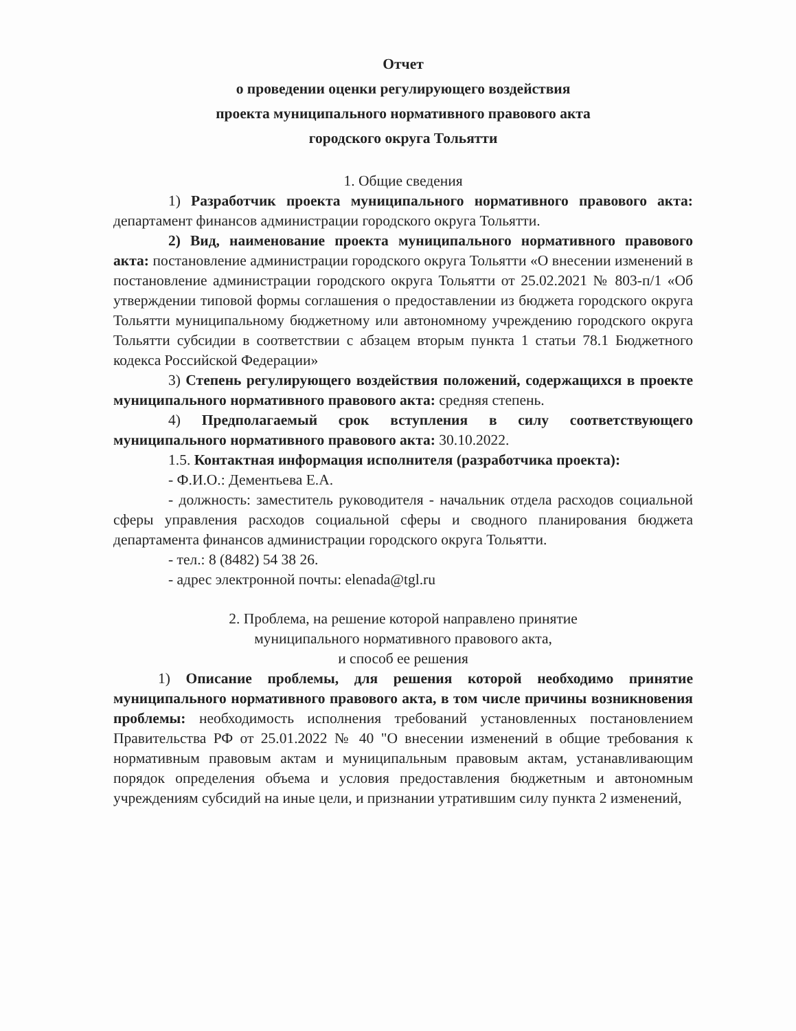Отчет
о проведении оценки регулирующего воздействия
проекта муниципального нормативного правового акта
городского округа Тольятти
1. Общие сведения
1) Разработчик проекта муниципального нормативного правового акта: департамент финансов администрации городского округа Тольятти.
2) Вид, наименование проекта муниципального нормативного правового акта: постановление администрации городского округа Тольятти «О внесении изменений в постановление администрации городского округа Тольятти от 25.02.2021 № 803-п/1 «Об утверждении типовой формы соглашения о предоставлении из бюджета городского округа Тольятти муниципальному бюджетному или автономному учреждению городского округа Тольятти субсидии в соответствии с абзацем вторым пункта 1 статьи 78.1 Бюджетного кодекса Российской Федерации»
3) Степень регулирующего воздействия положений, содержащихся в проекте муниципального нормативного правового акта: средняя степень.
4) Предполагаемый срок вступления в силу соответствующего муниципального нормативного правового акта: 30.10.2022.
1.5. Контактная информация исполнителя (разработчика проекта):
- Ф.И.О.: Дементьева Е.А.
- должность: заместитель руководителя - начальник отдела расходов социальной сферы управления расходов социальной сферы и сводного планирования бюджета департамента финансов администрации городского округа Тольятти.
- тел.: 8 (8482) 54 38 26.
- адрес электронной почты: elenada@tgl.ru
2. Проблема, на решение которой направлено принятие
муниципального нормативного правового акта,
и способ ее решения
1) Описание проблемы, для решения которой необходимо принятие муниципального нормативного правового акта, в том числе причины возникновения проблемы: необходимость исполнения требований установленных постановлением Правительства РФ от 25.01.2022 № 40 "О внесении изменений в общие требования к нормативным правовым актам и муниципальным правовым актам, устанавливающим порядок определения объема и условия предоставления бюджетным и автономным учреждениям субсидий на иные цели, и признании утратившим силу пункта 2 изменений,